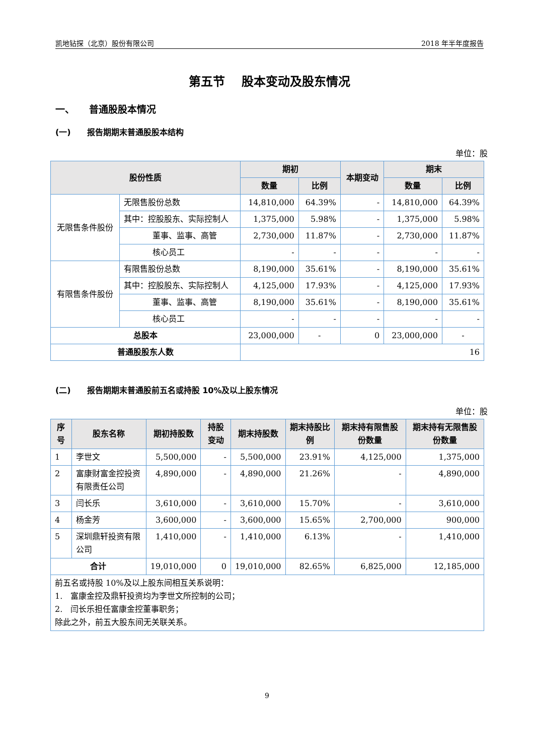凯地钻探（北京）股份有限公司 2018 年半年度报告
第五节　 股本变动及股东情况
一、　　普通股股本情况
(一)　　报告期期末普通股股本结构
单位：股
| 股份性质 | | 期初 | | 本期变动 | 期末 | |
| --- | --- | --- | --- | --- | --- | --- |
| | | 数量 | 比例 | | 数量 | 比例 |
| 无限售条件股份 | 无限售股份总数 | 14,810,000 | 64.39% | - | 14,810,000 | 64.39% |
| | 其中：控股股东、实际控制人 | 1,375,000 | 5.98% | - | 1,375,000 | 5.98% |
| | 董事、监事、高管 | 2,730,000 | 11.87% | - | 2,730,000 | 11.87% |
| | 核心员工 | - | - | - | - | - |
| 有限售条件股份 | 有限售股份总数 | 8,190,000 | 35.61% | - | 8,190,000 | 35.61% |
| | 其中：控股股东、实际控制人 | 4,125,000 | 17.93% | - | 4,125,000 | 17.93% |
| | 董事、监事、高管 | 8,190,000 | 35.61% | - | 8,190,000 | 35.61% |
| | 核心员工 | - | - | - | - | - |
| 总股本 | | 23,000,000 | - | 0 | 23,000,000 | - |
| 普通股股东人数 | | 16 | | | | |
(二)　　报告期期末普通股前五名或持股 10%及以上股东情况
单位：股
| 序号 | 股东名称 | 期初持股数 | 持股变动 | 期末持股数 | 期末持股比例 | 期末持有限售股份数量 | 期末持有无限售股份数量 |
| --- | --- | --- | --- | --- | --- | --- | --- |
| 1 | 李世文 | 5,500,000 | - | 5,500,000 | 23.91% | 4,125,000 | 1,375,000 |
| 2 | 富康财富金控投资有限责任公司 | 4,890,000 | - | 4,890,000 | 21.26% | - | 4,890,000 |
| 3 | 闫长乐 | 3,610,000 | - | 3,610,000 | 15.70% | - | 3,610,000 |
| 4 | 杨金芳 | 3,600,000 | - | 3,600,000 | 15.65% | 2,700,000 | 900,000 |
| 5 | 深圳鼎轩投资有限公司 | 1,410,000 | - | 1,410,000 | 6.13% | - | 1,410,000 |
| 合计 | | 19,010,000 | 0 | 19,010,000 | 82.65% | 6,825,000 | 12,185,000 |
| 前五名或持股 10%及以上股东间相互关系说明： 1. 富康金控及鼎轩投资均为李世文所控制的公司； 2. 闫长乐担任富康金控董事职务； 除此之外，前五大股东间无关联关系。 | | | | | | | |
9